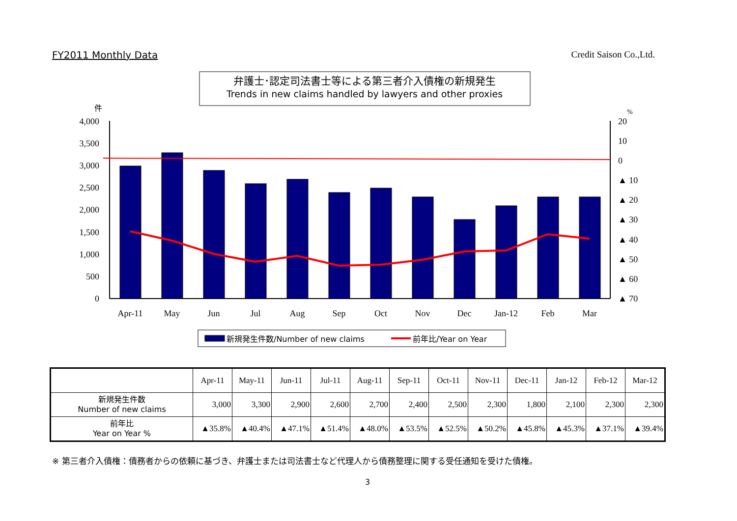FY2011 Monthly Data Credit Saison Co.,Ltd.
弁護士･認定司法書士等による第三者介入債権の新規発生
Trends in new claims handled by lawyers and other proxies
件
%
4,000
3,500
3,000
2,500
2,000
1,500
1,000
500
0
20
10
0
▲ 10
▲ 20
▲ 30
▲ 40
▲ 50
▲ 60
▲ 70
Apr-11
May
Jun
Jul
Aug
Sep
Oct
Nov
Dec
Jan-12
Feb
Mar
新規発生件数/Number of new claims
前年比/Year on Year
| | Apr-11 | May-11 | Jun-11 | Jul-11 | Aug-11 | Sep-11 | Oct-11 | Nov-11 | Dec-11 | Jan-12 | Feb-12 | Mar-12 |
| 新規発生件数 Number of new claims | 3,000 | 3,300 | 2,900 | 2,600 | 2,700 | 2,400 | 2,500 | 2,300 | 1,800 | 2,100 | 2,300 | 2,300 |
| 前年比 Year on Year % | ▲35.8% | ▲40.4% | ▲47.1% | ▲51.4% | ▲48.0% | ▲53.5% | ▲52.5% | ▲50.2% | ▲45.8% | ▲45.3% | ▲37.1% | ▲39.4% |
※ 第三者介入債権：債務者からの依頼に基づき、弁護士または司法書士など代理人から債務整理に関する受任通知を受けた債権。
3